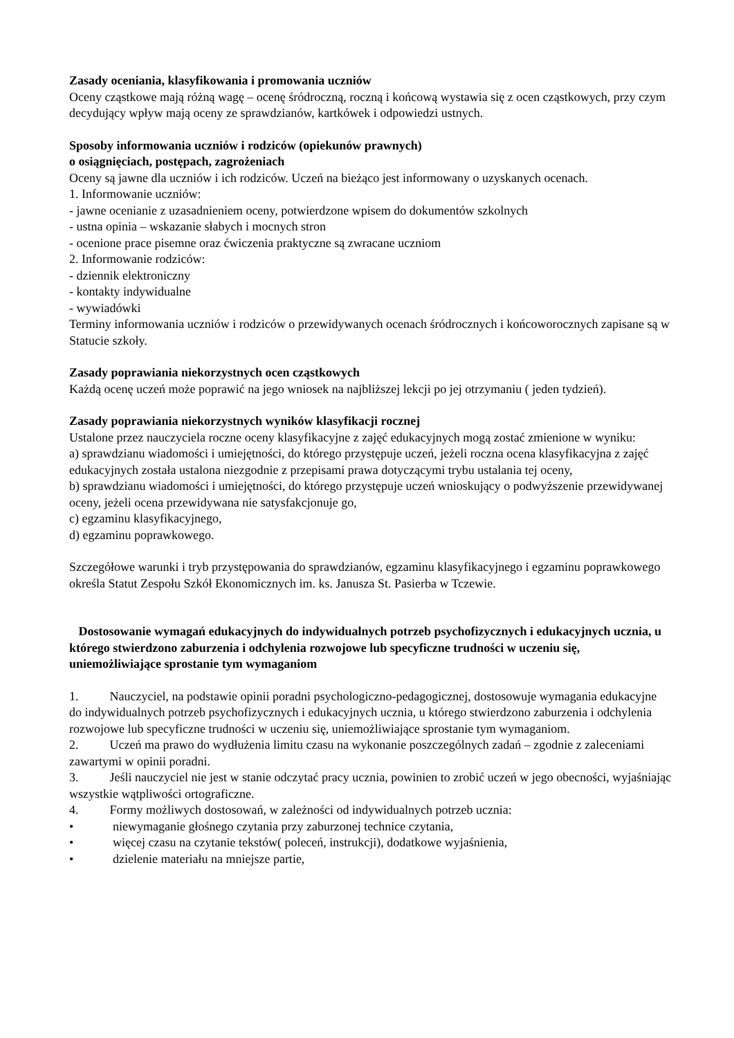Zasady oceniania, klasyfikowania i promowania uczniów
Oceny cząstkowe mają różną wagę – ocenę śródroczną, roczną i końcową wystawia się z ocen cząstkowych, przy czym decydujący wpływ mają oceny ze sprawdzianów, kartkówek i odpowiedzi ustnych.
Sposoby informowania uczniów i rodziców (opiekunów prawnych)
o osiągnięciach, postępach, zagrożeniach
Oceny są jawne dla uczniów i ich rodziców. Uczeń na bieżąco jest informowany o uzyskanych ocenach.
1. Informowanie uczniów:
- jawne ocenianie z uzasadnieniem oceny, potwierdzone wpisem do dokumentów szkolnych
- ustna opinia – wskazanie słabych i mocnych stron
- ocenione prace pisemne oraz ćwiczenia praktyczne są zwracane uczniom
2. Informowanie rodziców:
- dziennik elektroniczny
- kontakty indywidualne
- wywiadówki
Terminy informowania uczniów i rodziców o przewidywanych ocenach śródrocznych i końcoworocznych zapisane są w Statucie szkoły.
Zasady poprawiania niekorzystnych ocen cząstkowych
Każdą ocenę uczeń może poprawić na jego wniosek na najbliższej lekcji po jej otrzymaniu ( jeden tydzień).
Zasady poprawiania niekorzystnych wyników klasyfikacji rocznej
Ustalone przez nauczyciela roczne oceny klasyfikacyjne z zajęć edukacyjnych mogą zostać zmienione w wyniku:
a) sprawdzianu wiadomości i umiejętności, do którego przystępuje uczeń, jeżeli roczna ocena klasyfikacyjna z zajęć edukacyjnych została ustalona niezgodnie z przepisami prawa dotyczącymi trybu ustalania tej oceny,
b) sprawdzianu wiadomości i umiejętności, do którego przystępuje uczeń wnioskujący o podwyższenie przewidywanej oceny, jeżeli ocena przewidywana nie satysfakcjonuje go,
c) egzaminu klasyfikacyjnego,
d) egzaminu poprawkowego.
Szczegółowe warunki i tryb przystępowania do sprawdzianów, egzaminu klasyfikacyjnego i egzaminu poprawkowego określa Statut Zespołu Szkół Ekonomicznych im. ks. Janusza St. Pasierba w Tczewie.
Dostosowanie wymagań edukacyjnych do indywidualnych potrzeb psychofizycznych i edukacyjnych ucznia, u którego stwierdzono zaburzenia i odchylenia rozwojowe lub specyficzne trudności w uczeniu się, uniemożliwiające sprostanie tym wymaganiom
1. Nauczyciel, na podstawie opinii poradni psychologiczno-pedagogicznej, dostosowuje wymagania edukacyjne do indywidualnych potrzeb psychofizycznych i edukacyjnych ucznia, u którego stwierdzono zaburzenia i odchylenia rozwojowe lub specyficzne trudności w uczeniu się, uniemożliwiające sprostanie tym wymaganiom.
2. Uczeń ma prawo do wydłużenia limitu czasu na wykonanie poszczególnych zadań – zgodnie z zaleceniami zawartymi w opinii poradni.
3. Jeśli nauczyciel nie jest w stanie odczytać pracy ucznia, powinien to zrobić uczeń w jego obecności, wyjaśniając wszystkie wątpliwości ortograficzne.
4. Formy możliwych dostosowań, w zależności od indywidualnych potrzeb ucznia:
• niewymaganie głośnego czytania przy zaburzonej technice czytania,
• więcej czasu na czytanie tekstów( poleceń, instrukcji), dodatkowe wyjaśnienia,
• dzielenie materiału na mniejsze partie,